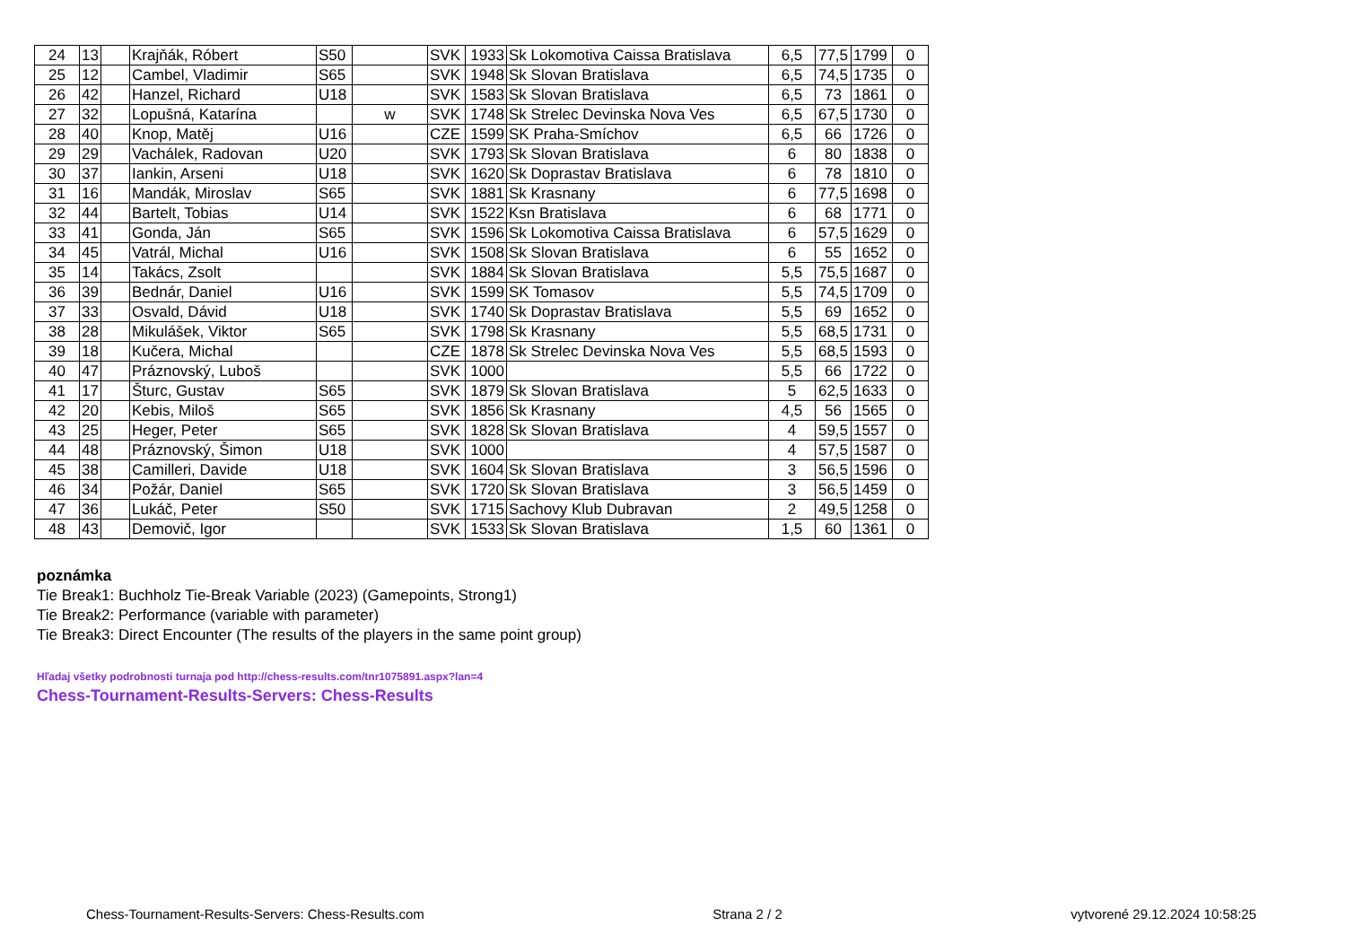| 24 | 13 | | Krajňák, Róbert | S50 | | SVK | 1933 | Sk Lokomotiva Caissa Bratislava | 6,5 | 77,5 | 1799 | 0 |
| 25 | 12 | | Cambel, Vladimir | S65 | | SVK | 1948 | Sk Slovan Bratislava | 6,5 | 74,5 | 1735 | 0 |
| 26 | 42 | | Hanzel, Richard | U18 | | SVK | 1583 | Sk Slovan Bratislava | 6,5 | 73 | 1861 | 0 |
| 27 | 32 | | Lopušná, Katarína | | w | SVK | 1748 | Sk Strelec Devinska Nova Ves | 6,5 | 67,5 | 1730 | 0 |
| 28 | 40 | | Knop, Matěj | U16 | | CZE | 1599 | SK Praha-Smíchov | 6,5 | 66 | 1726 | 0 |
| 29 | 29 | | Vachálek, Radovan | U20 | | SVK | 1793 | Sk Slovan Bratislava | 6 | 80 | 1838 | 0 |
| 30 | 37 | | Iankin, Arseni | U18 | | SVK | 1620 | Sk Doprastav Bratislava | 6 | 78 | 1810 | 0 |
| 31 | 16 | | Mandák, Miroslav | S65 | | SVK | 1881 | Sk Krasnany | 6 | 77,5 | 1698 | 0 |
| 32 | 44 | | Bartelt, Tobias | U14 | | SVK | 1522 | Ksn Bratislava | 6 | 68 | 1771 | 0 |
| 33 | 41 | | Gonda, Ján | S65 | | SVK | 1596 | Sk Lokomotiva Caissa Bratislava | 6 | 57,5 | 1629 | 0 |
| 34 | 45 | | Vatrál, Michal | U16 | | SVK | 1508 | Sk Slovan Bratislava | 6 | 55 | 1652 | 0 |
| 35 | 14 | | Takács, Zsolt | | | SVK | 1884 | Sk Slovan Bratislava | 5,5 | 75,5 | 1687 | 0 |
| 36 | 39 | | Bednár, Daniel | U16 | | SVK | 1599 | SK Tomasov | 5,5 | 74,5 | 1709 | 0 |
| 37 | 33 | | Osvald, Dávid | U18 | | SVK | 1740 | Sk Doprastav Bratislava | 5,5 | 69 | 1652 | 0 |
| 38 | 28 | | Mikulášek, Viktor | S65 | | SVK | 1798 | Sk Krasnany | 5,5 | 68,5 | 1731 | 0 |
| 39 | 18 | | Kučera, Michal | | | CZE | 1878 | Sk Strelec Devinska Nova Ves | 5,5 | 68,5 | 1593 | 0 |
| 40 | 47 | | Práznovský, Luboš | | | SVK | 1000 | | 5,5 | 66 | 1722 | 0 |
| 41 | 17 | | Šturc, Gustav | S65 | | SVK | 1879 | Sk Slovan Bratislava | 5 | 62,5 | 1633 | 0 |
| 42 | 20 | | Kebis, Miloš | S65 | | SVK | 1856 | Sk Krasnany | 4,5 | 56 | 1565 | 0 |
| 43 | 25 | | Heger, Peter | S65 | | SVK | 1828 | Sk Slovan Bratislava | 4 | 59,5 | 1557 | 0 |
| 44 | 48 | | Práznovský, Šimon | U18 | | SVK | 1000 | | 4 | 57,5 | 1587 | 0 |
| 45 | 38 | | Camilleri, Davide | U18 | | SVK | 1604 | Sk Slovan Bratislava | 3 | 56,5 | 1596 | 0 |
| 46 | 34 | | Požár, Daniel | S65 | | SVK | 1720 | Sk Slovan Bratislava | 3 | 56,5 | 1459 | 0 |
| 47 | 36 | | Lukáč, Peter | S50 | | SVK | 1715 | Sachovy Klub Dubravan | 2 | 49,5 | 1258 | 0 |
| 48 | 43 | | Demovič, Igor | | | SVK | 1533 | Sk Slovan Bratislava | 1,5 | 60 | 1361 | 0 |
poznámka
Tie Break1: Buchholz Tie-Break Variable (2023) (Gamepoints, Strong1)
Tie Break2: Performance (variable with parameter)
Tie Break3: Direct Encounter (The results of the players in the same point group)
Hľadaj všetky podrobnosti turnaja pod http://chess-results.com/tnr1075891.aspx?lan=4
Chess-Tournament-Results-Servers: Chess-Results
Chess-Tournament-Results-Servers: Chess-Results.com Strana 2 / 2 vytvorené 29.12.2024 10:58:25